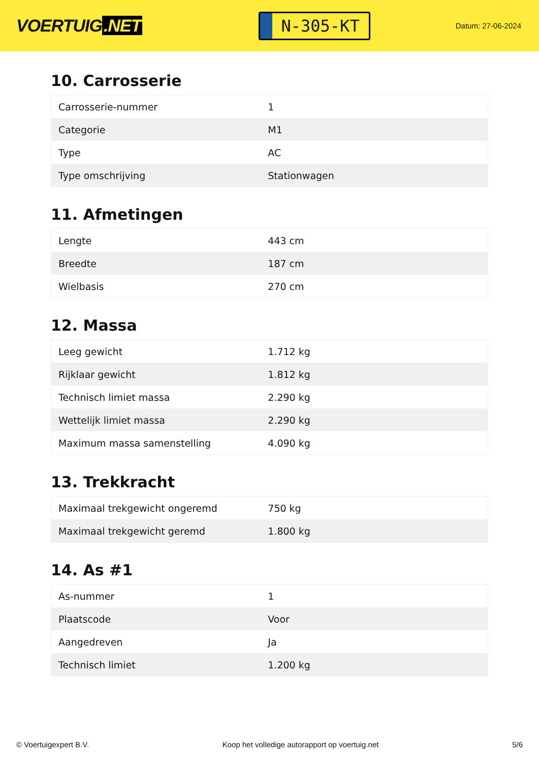VOERTUIG.NET
N-305-KT
Datum: 27-06-2024
10. Carrosserie
| Carrosserie-nummer | 1 |
| Categorie | M1 |
| Type | AC |
| Type omschrijving | Stationwagen |
11. Afmetingen
| Lengte | 443 cm |
| Breedte | 187 cm |
| Wielbasis | 270 cm |
12. Massa
| Leeg gewicht | 1.712 kg |
| Rijklaar gewicht | 1.812 kg |
| Technisch limiet massa | 2.290 kg |
| Wettelijk limiet massa | 2.290 kg |
| Maximum massa samenstelling | 4.090 kg |
13. Trekkracht
| Maximaal trekgewicht ongeremd | 750 kg |
| Maximaal trekgewicht geremd | 1.800 kg |
14. As #1
| As-nummer | 1 |
| Plaatscode | Voor |
| Aangedreven | Ja |
| Technisch limiet | 1.200 kg |
© Voertuigexpert B.V. Koop het volledige autorapport op voertuig.net 5/6